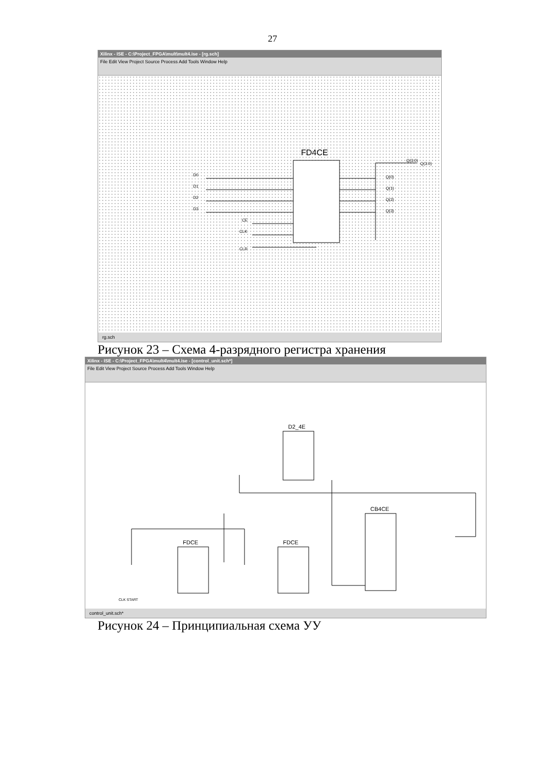27
Xilinx - ISE - C:\Project_FPGA\mult\mult4.ise - [rg.sch]
File Edit View Project Source Process Add Tools Window Help
FD4CE
D0
D1
D2
D3
CE
CLK
CLR
Q(0)
Q(1)
Q(2)
Q(3)
Q(3:0)
Q(3:0)
rg.sch
Рисунок 23 – Схема 4-разрядного регистра хранения
Xilinx - ISE - C:\Project_FPGA\mult4\mult4.ise - [control_unit.sch*]
File Edit View Project Source Process Add Tools Window Help
D2_4E
FDCE
FDCE
CB4CE
CLK START
control_unit.sch*
Рисунок 24 – Принципиальная схема УУ